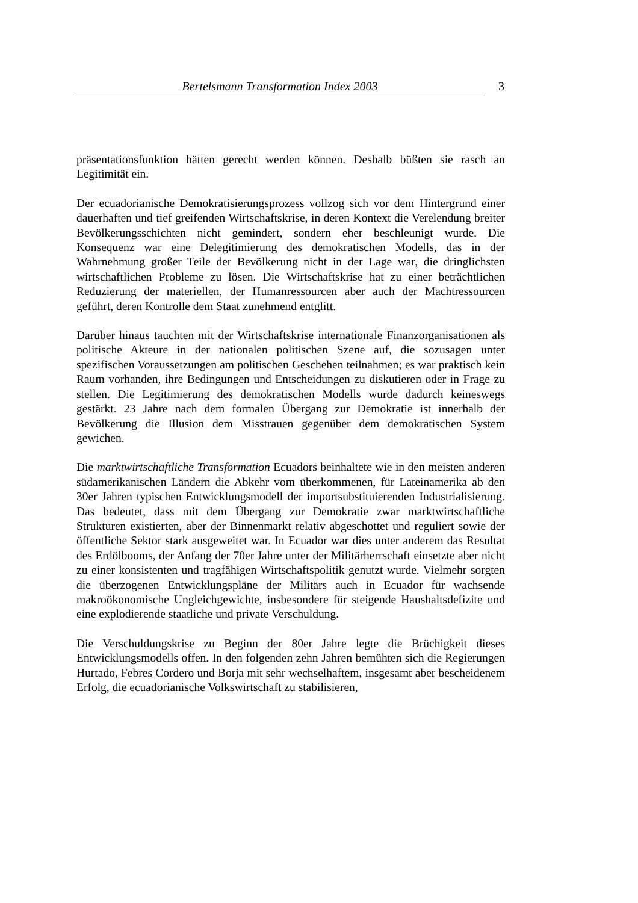Bertelsmann Transformation Index 2003 3
präsentationsfunktion hätten gerecht werden können. Deshalb büßten sie rasch an Legitimität ein.
Der ecuadorianische Demokratisierungsprozess vollzog sich vor dem Hintergrund einer dauerhaften und tief greifenden Wirtschaftskrise, in deren Kontext die Verelendung breiter Bevölkerungsschichten nicht gemindert, sondern eher beschleunigt wurde. Die Konsequenz war eine Delegitimierung des demokratischen Modells, das in der Wahrnehmung großer Teile der Bevölkerung nicht in der Lage war, die dringlichsten wirtschaftlichen Probleme zu lösen. Die Wirtschaftskrise hat zu einer beträchtlichen Reduzierung der materiellen, der Humanressourcen aber auch der Machtressourcen geführt, deren Kontrolle dem Staat zunehmend entglitt.
Darüber hinaus tauchten mit der Wirtschaftskrise internationale Finanzorganisationen als politische Akteure in der nationalen politischen Szene auf, die sozusagen unter spezifischen Voraussetzungen am politischen Geschehen teilnahmen; es war praktisch kein Raum vorhanden, ihre Bedingungen und Entscheidungen zu diskutieren oder in Frage zu stellen. Die Legitimierung des demokratischen Modells wurde dadurch keineswegs gestärkt. 23 Jahre nach dem formalen Übergang zur Demokratie ist innerhalb der Bevölkerung die Illusion dem Misstrauen gegenüber dem demokratischen System gewichen.
Die marktwirtschaftliche Transformation Ecuadors beinhaltete wie in den meisten anderen südamerikanischen Ländern die Abkehr vom überkommenen, für Lateinamerika ab den 30er Jahren typischen Entwicklungsmodell der importsubstituierenden Industrialisierung. Das bedeutet, dass mit dem Übergang zur Demokratie zwar marktwirtschaftliche Strukturen existierten, aber der Binnenmarkt relativ abgeschottet und reguliert sowie der öffentliche Sektor stark ausgeweitet war. In Ecuador war dies unter anderem das Resultat des Erdölbooms, der Anfang der 70er Jahre unter der Militärherrschaft einsetzte aber nicht zu einer konsistenten und tragfähigen Wirtschaftspolitik genutzt wurde. Vielmehr sorgten die überzogenen Entwicklungspläne der Militärs auch in Ecuador für wachsende makroökonomische Ungleichgewichte, insbesondere für steigende Haushaltsdefizite und eine explodierende staatliche und private Verschuldung.
Die Verschuldungskrise zu Beginn der 80er Jahre legte die Brüchigkeit dieses Entwicklungsmodells offen. In den folgenden zehn Jahren bemühten sich die Regierungen Hurtado, Febres Cordero und Borja mit sehr wechselhaftem, insgesamt aber bescheidenem Erfolg, die ecuadorianische Volkswirtschaft zu stabilisieren,